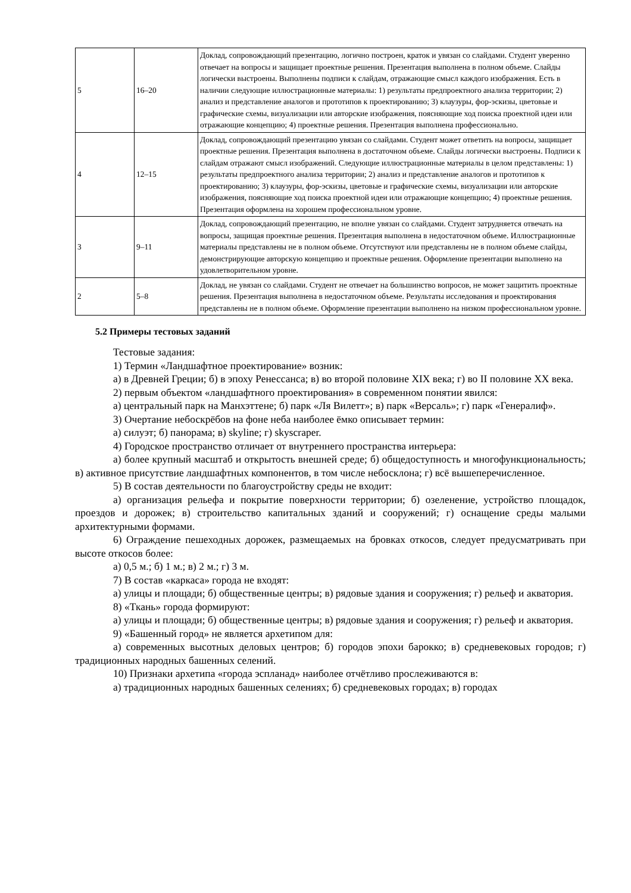| 5 | 16–20 | Доклад, сопровождающий презентацию, логично построен, краток и увязан со слайдами. Студент уверенно отвечает на вопросы и защищает проектные решения. Презентация выполнена в полном объеме. Слайды логически выстроены. Выполнены подписи к слайдам, отражающие смысл каждого изображения. Есть в наличии следующие иллюстрационные материалы: 1) результаты предпроектного анализа территории; 2) анализ и представление аналогов и прототипов к проектированию; 3) клаузуры, фор-эскизы, цветовые и графические схемы, визуализации или авторские изображения, поясняющие ход поиска проектной идеи или отражающие концепцию; 4) проектные решения. Презентация выполнена профессионально. |
| 4 | 12–15 | Доклад, сопровождающий презентацию увязан со слайдами. Студент может ответить на вопросы, защищает проектные решения. Презентация выполнена в достаточном объеме. Слайды логически выстроены. Подписи к слайдам отражают смысл изображений. Следующие иллюстрационные материалы в целом представлены: 1) результаты предпроектного анализа территории; 2) анализ и представление аналогов и прототипов к проектированию; 3) клаузуры, фор-эскизы, цветовые и графические схемы, визуализации или авторские изображения, поясняющие ход поиска проектной идеи или отражающие концепцию; 4) проектные решения. Презентация оформлена на хорошем профессиональном уровне. |
| 3 | 9–11 | Доклад, сопровождающий презентацию, не вполне увязан со слайдами. Студент затрудняется отвечать на вопросы, защищая проектные решения. Презентация выполнена в недостаточном объеме. Иллюстрационные материалы представлены не в полном объеме. Отсутствуют или представлены не в полном объеме слайды, демонстрирующие авторскую концепцию и проектные решения. Оформление презентации выполнено на удовлетворительном уровне. |
| 2 | 5–8 | Доклад, не увязан со слайдами. Студент не отвечает на большинство вопросов, не может защитить проектные решения. Презентация выполнена в недостаточном объеме. Результаты исследования и проектирования представлены не в полном объеме. Оформление презентации выполнено на низком профессиональном уровне. |
5.2 Примеры тестовых заданий
Тестовые задания:
1) Термин «Ландшафтное проектирование» возник:
а) в Древней Греции; б) в эпоху Ренессанса; в) во второй половине XIX века; г) во II половине XX века.
2) первым объектом «ландшафтного проектирования» в современном понятии явился:
а) центральный парк на Манхэттене; б) парк «Ля Вилетт»; в) парк «Версаль»; г) парк «Генералиф».
3) Очертание небоскрёбов на фоне неба наиболее ёмко описывает термин:
а) силуэт; б) панорама; в) skyline; г) skyscraper.
4) Городское пространство отличает от внутреннего пространства интерьера:
а) более крупный масштаб и открытость внешней среде; б) общедоступность и многофункциональность; в) активное присутствие ландшафтных компонентов, в том числе небосклона; г) всё вышеперечисленное.
5) В состав деятельности по благоустройству среды не входит:
а) организация рельефа и покрытие поверхности территории; б) озеленение, устройство площадок, проездов и дорожек; в) строительство капитальных зданий и сооружений; г) оснащение среды малыми архитектурными формами.
6) Ограждение пешеходных дорожек, размещаемых на бровках откосов, следует предусматривать при высоте откосов более:
а) 0,5 м.; б) 1 м.; в) 2 м.; г) 3 м.
7) В состав «каркаса» города не входят:
а) улицы и площади; б) общественные центры; в) рядовые здания и сооружения; г) рельеф и акватория.
8) «Ткань» города формируют:
а) улицы и площади; б) общественные центры; в) рядовые здания и сооружения; г) рельеф и акватория.
9) «Башенный город» не является архетипом для:
а) современных высотных деловых центров; б) городов эпохи барокко; в) средневековых городов; г) традиционных народных башенных селений.
10) Признаки архетипа «города эспланад» наиболее отчётливо прослеживаются в:
а) традиционных народных башенных селениях; б) средневековых городах; в) городах